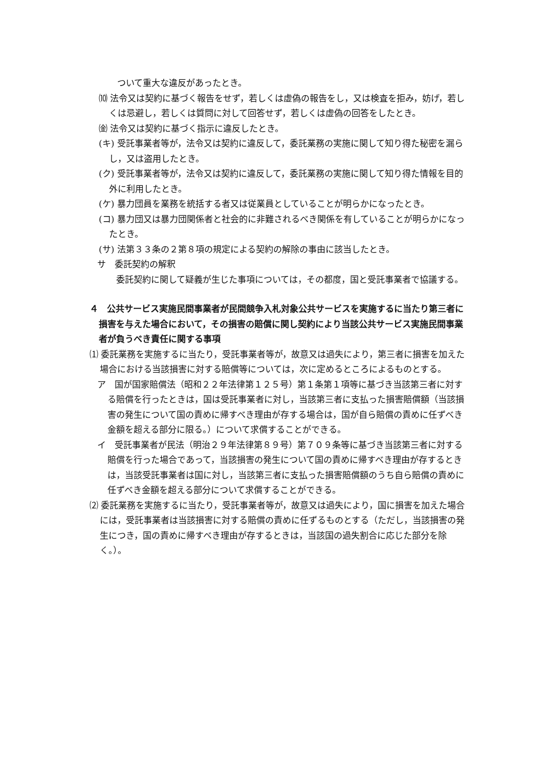ついて重大な違反があったとき。
⑽ 法令又は契約に基づく報告をせず，若しくは虚偽の報告をし，又は検査を拒み，妨げ，若しくは忌避し，若しくは質問に対して回答せず，若しくは虚偽の回答をしたとき。
㈮ 法令又は契約に基づく指示に違反したとき。
(キ) 受託事業者等が，法令又は契約に違反して，委託業務の実施に関して知り得た秘密を漏らし，又は盗用したとき。
(ク) 受託事業者等が，法令又は契約に違反して，委託業務の実施に関して知り得た情報を目的外に利用したとき。
(ケ) 暴力団員を業務を統括する者又は従業員としていることが明らかになったとき。
(コ) 暴力団又は暴力団関係者と社会的に非難されるべき関係を有していることが明らかになったとき。
(サ) 法第３３条の２第８項の規定による契約の解除の事由に該当したとき。
サ　委託契約の解釈
委託契約に関して疑義が生じた事項については，その都度，国と受託事業者で協議する。
４　公共サービス実施民間事業者が民間競争入札対象公共サービスを実施するに当たり第三者に損害を与えた場合において，その損害の賠償に関し契約により当該公共サービス実施民間事業者が負うべき責任に関する事項
⑴ 委託業務を実施するに当たり，受託事業者等が，故意又は過失により，第三者に損害を加えた場合における当該損害に対する賠償等については，次に定めるところによるものとする。
ア　国が国家賠償法（昭和２２年法律第１２５号）第１条第１項等に基づき当該第三者に対する賠償を行ったときは，国は受託事業者に対し，当該第三者に支払った損害賠償額（当該損害の発生について国の責めに帰すべき理由が存する場合は，国が自ら賠償の責めに任ずべき金額を超える部分に限る。）について求償することができる。
イ　受託事業者が民法（明治２９年法律第８９号）第７０９条等に基づき当該第三者に対する賠償を行った場合であって，当該損害の発生について国の責めに帰すべき理由が存するときは，当該受託事業者は国に対し，当該第三者に支払った損害賠償額のうち自ら賠償の責めに任ずべき金額を超える部分について求償することができる。
⑵ 委託業務を実施するに当たり，受託事業者等が，故意又は過失により，国に損害を加えた場合には，受託事業者は当該損害に対する賠償の責めに任ずるものとする（ただし，当該損害の発生につき，国の責めに帰すべき理由が存するときは，当該国の過失割合に応じた部分を除く。）。